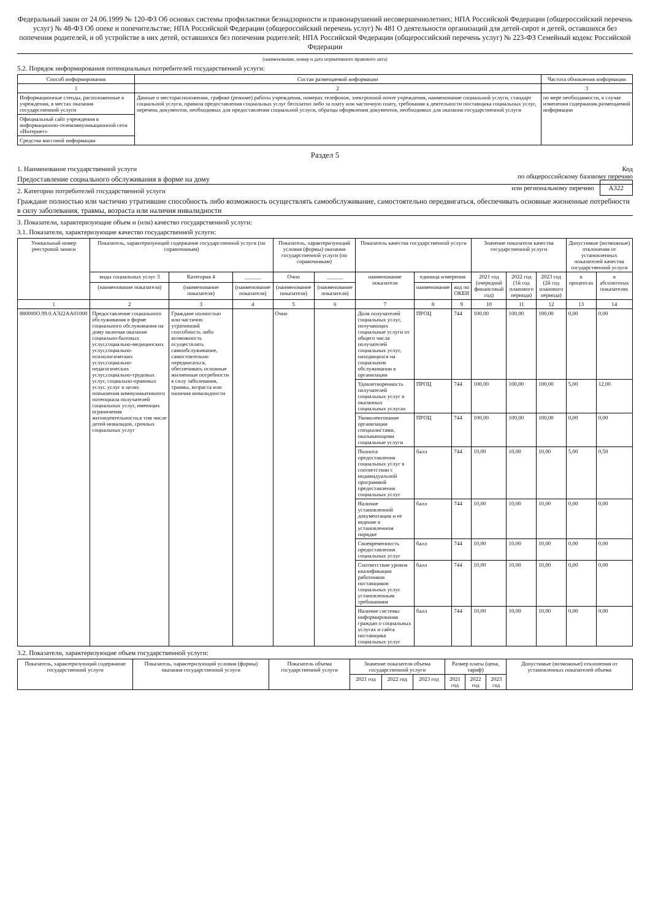Федеральный закон от 24.06.1999 № 120-ФЗ Об основах системы профилактики безнадзорности и правонарушений несовершеннолетних; НПА Российской Федерации (общероссийский перечень услуг) № 48-ФЗ Об опеке и попечительстве; НПА Российской Федерации (общероссийский перечень услуг) № 481 О деятельности организаций для детей-сирот и детей, оставшихся без попечения родителей, и об устройстве в них детей, оставшихся без попечения родителей; НПА Российской Федерации (общероссийский перечень услуг) № 223-ФЗ Семейный кодекс Российской Федерации
(наименование, номер и дата нормативного правового акта)
5.2. Порядок информирования потенциальных потребителей государственной услуги:
| Способ информирования | Состав размещаемой информации | Частота обновления информации |
| --- | --- | --- |
| 1 | 2 | 3 |
| Информационные стенды, расположенные в учреждении, в местах оказания государственной услуги | Данные о месторасположении, графике (режиме) работы учреждения, номерах телефонов, электронной почте учреждения, наименование социальной услуги, стандарт социальной услуги, правила предоставления социальных услуг бесплатно либо за плату или частичную плату, требования к деятельности поставщика социальных услуг, перечень документов, необходимых для предоставления социальной услуги, образцы оформления документов, необходимых для оказания государственной услуги | по мере необходимости, в случае изменения содержания размещаемой информации |
| Официальный сайт учреждения в информационно-телекоммуникационной сети «Интернет» | | |
| Средства массовой информации | | |
Раздел 5
Код
по общероссийскому базовому перечню
или региональному перечню А322
1. Наименование государственной услуги
Предоставление социального обслуживания в форме на дому
2. Категории потребителей государственной услуги
Граждане полностью или частично утратившие способность либо возможность осуществлять самообслуживание, самостоятельно передвигаться, обеспечивать основные жизненные потребности в силу заболевания, травмы, возраста или наличия инвалидности
3. Показатели, характеризующие объем и (или) качество государственной услуги:
3.1. Показатели, характеризующие качество государственной услуги:
| Уникальный номер реестровой записи | Показатель, характеризующий содержание государственной услуги (по справочникам) | | | Показатель, характеризующий условия (формы) оказания государственной услуги (по справочникам) | | Показатель качества государственной услуги | | | Значение показателя качества государственной услуги | | | Допустимые (возможные) отклонения от установленных показателей качества государственной услуги | |
| --- | --- | --- | --- | --- | --- | --- | --- | --- | --- | --- | --- | --- | --- |
| | виды социальных услуг 3 | Категория 4 | ______ | Очно | ______ | наименование показателя | единица измерения | | 2021 год (очередной финансовый год) | 2022 год (1й год планового периода) | 2023 год (2й год планового периода) | в процентах | в абсолютных показателях |
| | (наименование показателя) | (наименование показателя) | (наименование показателя) | (наименование показателя) | (наименование показателя) | | наименование | код по ОКЕИ | | | | | |
| 1 | 2 | 3 | 4 | 5 | 6 | 7 | 8 | 9 | 10 | 11 | 12 | 13 | 14 |
| 880000О.99.0.АЭ22АА01000 | Предоставление социального обслуживания в форме социального обслуживания на дому включая оказание социально-бытовых услуг,социально-медицинских услуг,социально-психологических услуг,социально-педагогических услуг,социально-трудовых услуг, социально-правовых услуг, услуг в целях повышения коммуникативного потенциала получателей социальных услуг, имеющих ограничения жизнедеятельности,в том числе детей-инвалидов, срочных социальных услуг | Граждане полностью или частично утративший способность либо возможность осуществлять самообслуживание, самостоятельно передвигаться, обеспечивать основные жизненные потребности в силу заболевания, травмы, возраста или наличия инвалидности | | Очно | | Доля получателей социальных услуг, получающих социальные услуги от общего числа получателей социальных услуг, находящихся на социальном обслуживании в организации | ПРОЦ | 744 | 100,00 | 100,00 | 100,00 | 0,00 | 0,00 |
| | | | | | | Удовлетворенность получателей социальных услуг в оказанных социальных услугах | ПРОЦ | 744 | 100,00 | 100,00 | 100,00 | 5,00 | 12,00 |
| | | | | | | Укомплектование организации специалистами, оказывающими социальные услуги | ПРОЦ | 744 | 100,00 | 100,00 | 100,00 | 0,00 | 0,00 |
| | | | | | | Полнота предоставления социальных услуг в соответствии с индивидуальной программой предоставления социальных услуг | балл | 744 | 10,00 | 10,00 | 10,00 | 5,00 | 0,50 |
| | | | | | | Наличие установленной документации и ее ведение в установленном порядке | балл | 744 | 10,00 | 10,00 | 10,00 | 0,00 | 0,00 |
| | | | | | | Своевременность предоставления социальных услуг | балл | 744 | 10,00 | 10,00 | 10,00 | 0,00 | 0,00 |
| | | | | | | Соответствие уровня квалификации работников поставщиков социальных услуг установленным требованиям | балл | 744 | 10,00 | 10,00 | 10,00 | 0,00 | 0,00 |
| | | | | | | Наличие системы информирования граждан о социальных услугах и сайта поставщика социальных услуг | балл | 744 | 10,00 | 10,00 | 10,00 | 0,00 | 0,00 |
3.2. Показатели, характеризующие объем государственной услуги:
| Показатель, характеризующий содержание государственной услуги | Показатель, характеризующий условия (формы) оказания государственной услуги | Показатель объема государственной услуги | Значение показателя объема государственной услуги | | | Размер платы (цена, тариф) | | | Допустимые (возможные) отклонения от установленных показателей объема |
| --- | --- | --- | --- | --- | --- | --- | --- | --- | --- |
| | | | 2021 год | 2022 год | 2023 год | 2021 год | 2022 год | 2023 год | |